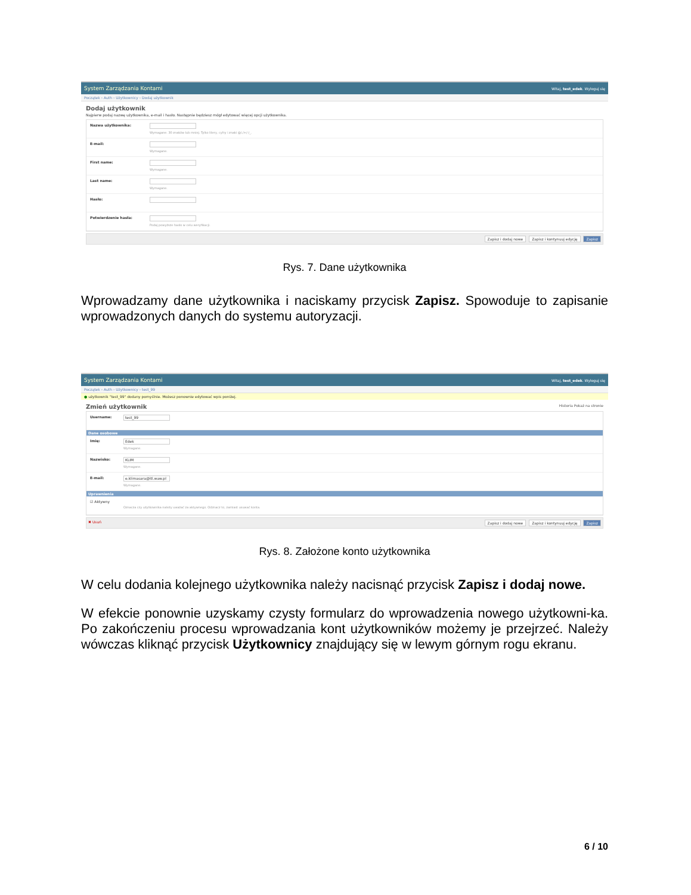System Zarządzania Kontami Witaj, test_edek. Wyloguj się
Początek › Auth › Użytkownicy › Dodaj użytkownik
Dodaj użytkownik
Najpierw podaj nazwę użytkownika, e-mail i hasło. Następnie będziesz mógł edytować więcej opcji użytkownika.
Nazwa użytkownika:
Wymagane. 30 znaków lub mniej. Tylko litery, cyfry i znaki @/./+/-/_.
E-mail:
Wymagane.
First name:
Wymagane.
Last name:
Wymagane.
Hasło:
Potwierdzenie hasła:
Podaj powyższe hasło w celu weryfikacji.
Zapisz i dodaj nowe Zapisz i kontynuuj edycję Zapisz
Rys. 7. Dane użytkownika
Wprowadzamy dane użytkownika i naciskamy przycisk Zapisz. Spowoduje to zapisanie wprowadzonych danych do systemu autoryzacji.
System Zarządzania Kontami Witaj, test_edek. Wyloguj się
Początek › Auth › Użytkownicy › test_99
● użytkownik "test_99" dodany pomyślnie. Możesz ponownie edytować wpis poniżej.
Zmień użytkownik Historia Pokaż na stronie
Username:
test_99
Dane osobowe
Imię:
Edek
Wymagane.
Nazwisko:
KLIM
Wymagane.
E-mail:
e.klimasara@itl.waw.pl
Wymagane.
Uprawnienia
☑ Aktywny
Oznacza czy użytkownika należy uważać za aktywnego. Odznacz to, zamiast usuwać konta.
✖ Usuń Zapisz i dodaj nowe Zapisz i kontynuuj edycję Zapisz
Rys. 8. Założone konto użytkownika
W celu dodania kolejnego użytkownika należy nacisnąć przycisk Zapisz i dodaj nowe.
W efekcie ponownie uzyskamy czysty formularz do wprowadzenia nowego użytkowni-ka. Po zakończeniu procesu wprowadzania kont użytkowników możemy je przejrzeć. Należy wówczas kliknąć przycisk Użytkownicy znajdujący się w lewym górnym rogu ekranu.
6 / 10